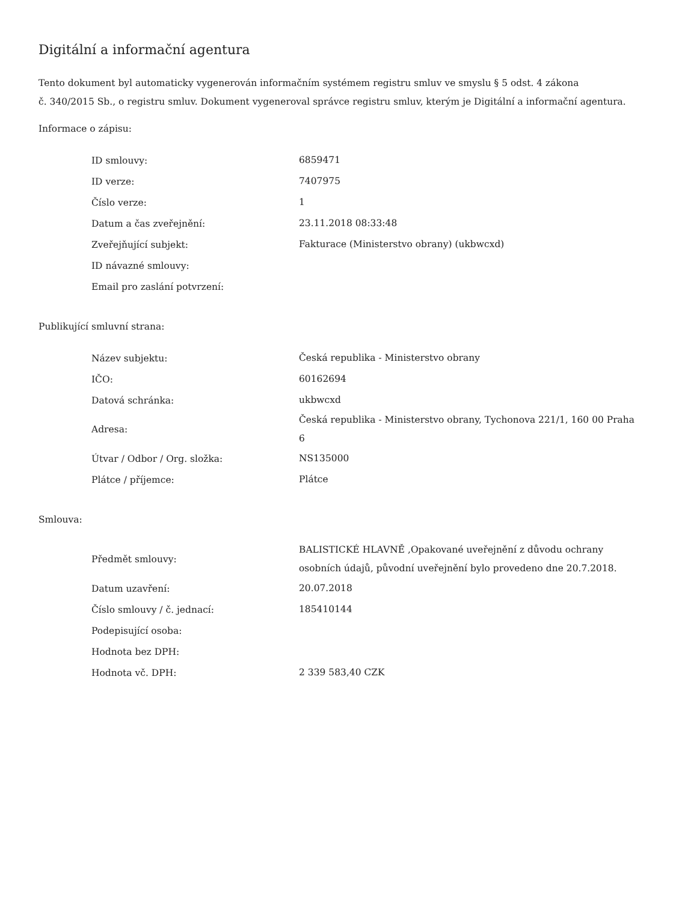Digitální a informační agentura
Tento dokument byl automaticky vygenerován informačním systémem registru smluv ve smyslu § 5 odst. 4 zákona
č. 340/2015 Sb., o registru smluv. Dokument vygeneroval správce registru smluv, kterým je Digitální a informační agentura.
Informace o zápisu:
| ID smlouvy: | 6859471 |
| ID verze: | 7407975 |
| Číslo verze: | 1 |
| Datum a čas zveřejnění: | 23.11.2018 08:33:48 |
| Zveřejňující subjekt: | Fakturace (Ministerstvo obrany) (ukbwcxd) |
| ID návazné smlouvy: | |
| Email pro zaslání potvrzení: | |
Publikující smluvní strana:
| Název subjektu: | Česká republika - Ministerstvo obrany |
| IČO: | 60162694 |
| Datová schránka: | ukbwcxd |
| Adresa: | Česká republika - Ministerstvo obrany, Tychonova 221/1, 160 00 Praha 6 |
| Útvar / Odbor / Org. složka: | NS135000 |
| Plátce / příjemce: | Plátce |
Smlouva:
| Předmět smlouvy: | BALISTICKÉ HLAVNĚ ,Opakované uveřejnění z důvodu ochrany osobních údajů, původní uveřejnění bylo provedeno dne 20.7.2018. |
| Datum uzavření: | 20.07.2018 |
| Číslo smlouvy / č. jednací: | 185410144 |
| Podepisující osoba: | |
| Hodnota bez DPH: | |
| Hodnota vč. DPH: | 2 339 583,40 CZK |